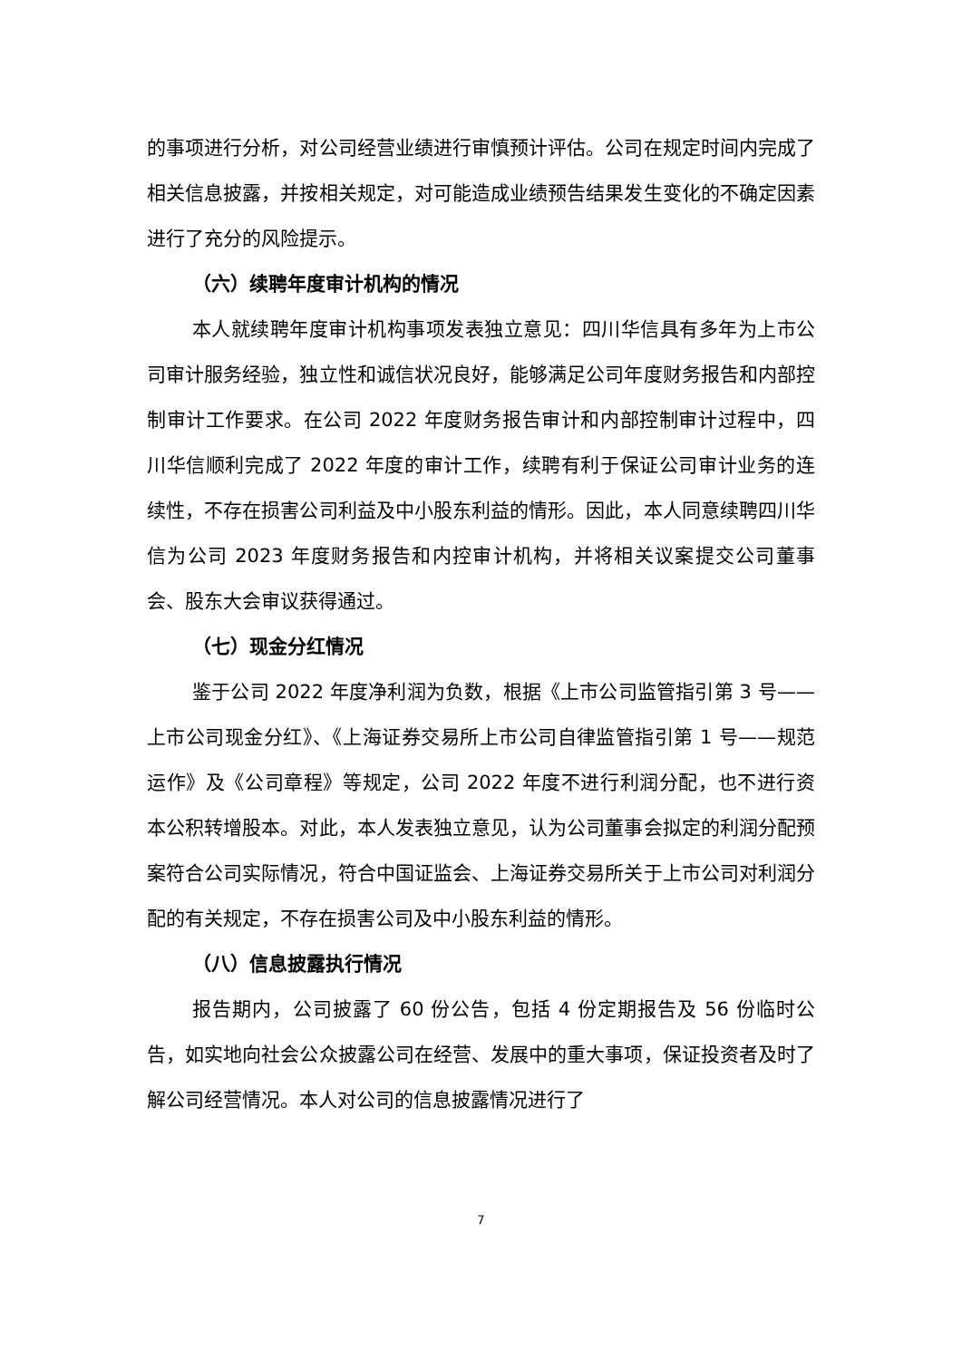的事项进行分析，对公司经营业绩进行审慎预计评估。公司在规定时间内完成了相关信息披露，并按相关规定，对可能造成业绩预告结果发生变化的不确定因素进行了充分的风险提示。
（六）续聘年度审计机构的情况
本人就续聘年度审计机构事项发表独立意见：四川华信具有多年为上市公司审计服务经验，独立性和诚信状况良好，能够满足公司年度财务报告和内部控制审计工作要求。在公司 2022 年度财务报告审计和内部控制审计过程中，四川华信顺利完成了 2022 年度的审计工作，续聘有利于保证公司审计业务的连续性，不存在损害公司利益及中小股东利益的情形。因此，本人同意续聘四川华信为公司 2023 年度财务报告和内控审计机构，并将相关议案提交公司董事会、股东大会审议获得通过。
（七）现金分红情况
鉴于公司 2022 年度净利润为负数，根据《上市公司监管指引第 3 号——上市公司现金分红》、《上海证券交易所上市公司自律监管指引第 1 号——规范运作》及《公司章程》等规定，公司 2022 年度不进行利润分配，也不进行资本公积转增股本。对此，本人发表独立意见，认为公司董事会拟定的利润分配预案符合公司实际情况，符合中国证监会、上海证券交易所关于上市公司对利润分配的有关规定，不存在损害公司及中小股东利益的情形。
（八）信息披露执行情况
报告期内，公司披露了 60 份公告，包括 4 份定期报告及 56 份临时公告，如实地向社会公众披露公司在经营、发展中的重大事项，保证投资者及时了解公司经营情况。本人对公司的信息披露情况进行了
7